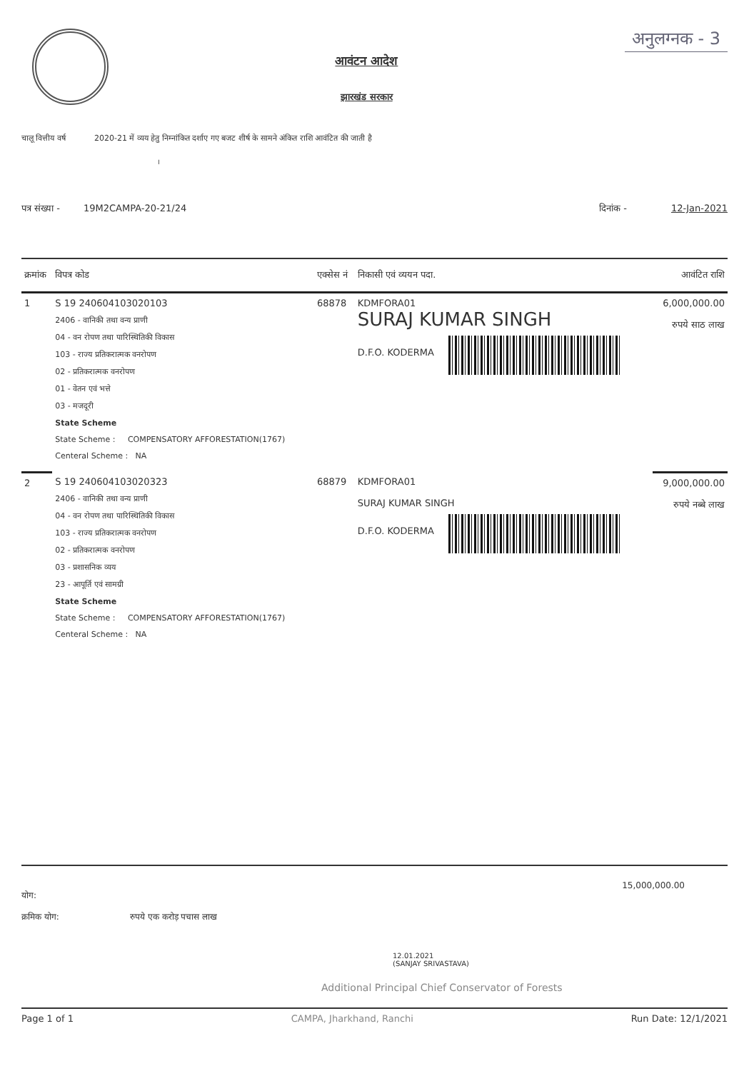आवंटन आदेश
झारखंड सरकार
अनुलग्नक - 3
चालू वित्तीय वर्ष 2020-21 में व्यय हेतु निम्नांकित दर्शाए गए बजट शीर्ष के सामने अंकित राशि आवंटित की जाती है
।
पत्र संख्या - 19M2CAMPA-20-21/24 दिनांक - 12-Jan-2021
| क्रमांक | विपत्र कोड | एक्सेस नं | निकासी एवं व्ययन पदा. | आवंटित राशि |
| --- | --- | --- | --- | --- |
| 1 | S 19 240604103020103 2406 - वानिकी तथा वन्य प्राणी 04 - वन रोपण तथा पारिस्थितिकी विकास 103 - राज्य प्रतिकरात्मक वनरोपण 02 - प्रतिकरात्मक वनरोपण 01 - वेतन एवं भत्ते 03 - मजदूरी State Scheme State Scheme : COMPENSATORY AFFORESTATION(1767) Centeral Scheme : NA | 68878 | KDMFORA01 SURAJ KUMAR SINGH D.F.O. KODERMA | 6,000,000.00 रुपये साठ लाख |
| 2 | S 19 240604103020323 2406 - वानिकी तथा वन्य प्राणी 04 - वन रोपण तथा पारिस्थितिकी विकास 103 - राज्य प्रतिकरात्मक वनरोपण 02 - प्रतिकरात्मक वनरोपण 03 - प्रशासनिक व्यय 23 - आपूर्ति एवं सामग्री State Scheme State Scheme : COMPENSATORY AFFORESTATION(1767) Centeral Scheme : NA | 68879 | KDMFORA01 SURAJ KUMAR SINGH D.F.O. KODERMA | 9,000,000.00 रुपये नब्बे लाख |
15,000,000.00
योग:
क्रमिक योग: रुपये एक करोड़ पचास लाख
12.01.2021
(SANJAY SRIVASTAVA)
Additional Principal Chief Conservator of Forests
Page 1 of 1 CAMPA, Jharkhand, Ranchi Run Date: 12/1/2021